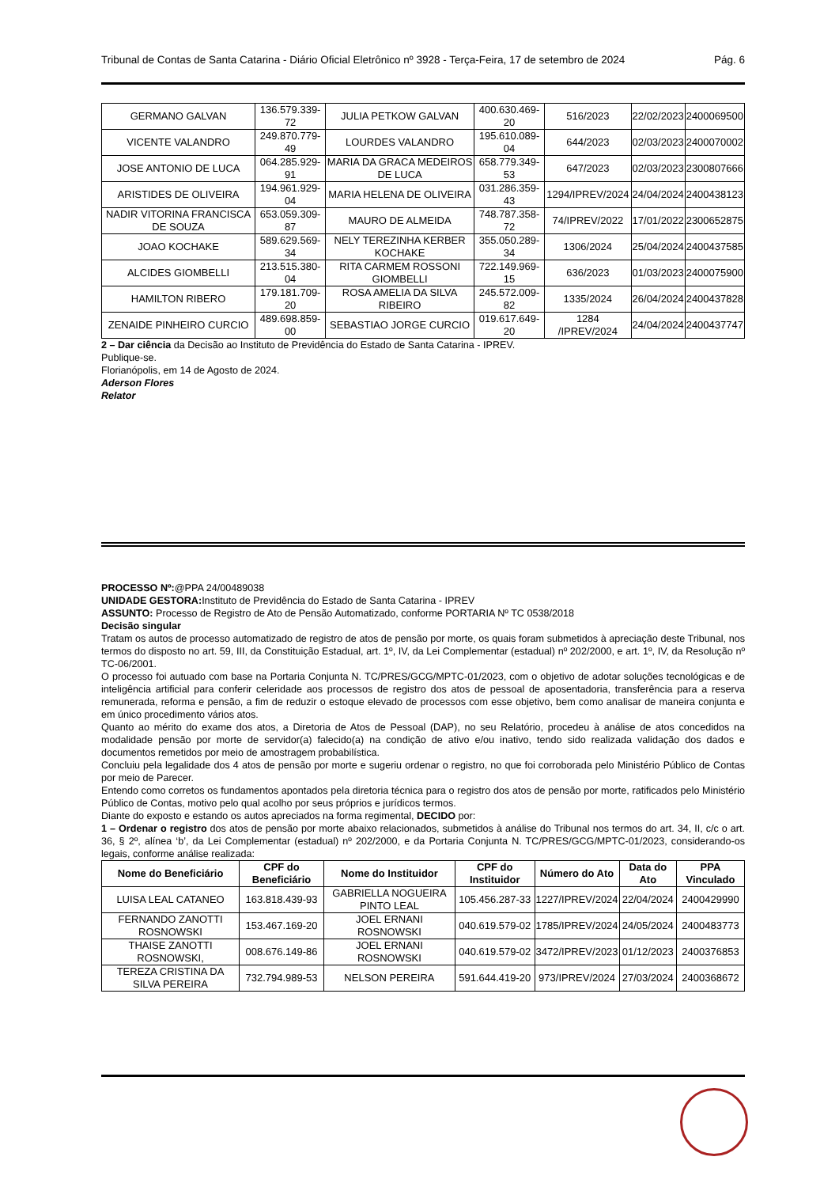Tribunal de Contas de Santa Catarina - Diário Oficial Eletrônico nº 3928 - Terça-Feira, 17 de setembro de 2024 Pág. 6
| GERMANO GALVAN | 136.579.339-72 | JULIA PETKOW GALVAN | 400.630.469-20 | 516/2023 | 22/02/2023 | 2400069500 |
| VICENTE VALANDRO | 249.870.779-49 | LOURDES VALANDRO | 195.610.089-04 | 644/2023 | 02/03/2023 | 2400070002 |
| JOSE ANTONIO DE LUCA | 064.285.929-91 | MARIA DA GRACA MEDEIROS DE LUCA | 658.779.349-53 | 647/2023 | 02/03/2023 | 2300807666 |
| ARISTIDES DE OLIVEIRA | 194.961.929-04 | MARIA HELENA DE OLIVEIRA | 031.286.359-43 | 1294/IPREV/2024 | 24/04/2024 | 2400438123 |
| NADIR VITORINA FRANCISCA DE SOUZA | 653.059.309-87 | MAURO DE ALMEIDA | 748.787.358-72 | 74/IPREV/2022 | 17/01/2022 | 2300652875 |
| JOAO KOCHAKE | 589.629.569-34 | NELY TEREZINHA KERBER KOCHAKE | 355.050.289-34 | 1306/2024 | 25/04/2024 | 2400437585 |
| ALCIDES GIOMBELLI | 213.515.380-04 | RITA CARMEM ROSSONI GIOMBELLI | 722.149.969-15 | 636/2023 | 01/03/2023 | 2400075900 |
| HAMILTON RIBERO | 179.181.709-20 | ROSA AMELIA DA SILVA RIBEIRO | 245.572.009-82 | 1335/2024 | 26/04/2024 | 2400437828 |
| ZENAIDE PINHEIRO CURCIO | 489.698.859-00 | SEBASTIAO JORGE CURCIO | 019.617.649-20 | 1284 /IPREV/2024 | 24/04/2024 | 2400437747 |
2 – Dar ciência da Decisão ao Instituto de Previdência do Estado de Santa Catarina - IPREV.
Publique-se.
Florianópolis, em 14 de Agosto de 2024.
Aderson Flores
Relator
PROCESSO Nº:@PPA 24/00489038
UNIDADE GESTORA: Instituto de Previdência do Estado de Santa Catarina - IPREV
ASSUNTO: Processo de Registro de Ato de Pensão Automatizado, conforme PORTARIA Nº TC 0538/2018
Decisão singular
Tratam os autos de processo automatizado de registro de atos de pensão por morte, os quais foram submetidos à apreciação deste Tribunal, nos termos do disposto no art. 59, III, da Constituição Estadual, art. 1º, IV, da Lei Complementar (estadual) nº 202/2000, e art. 1º, IV, da Resolução nº TC-06/2001.
O processo foi autuado com base na Portaria Conjunta N. TC/PRES/GCG/MPTC-01/2023, com o objetivo de adotar soluções tecnológicas e de inteligência artificial para conferir celeridade aos processos de registro dos atos de pessoal de aposentadoria, transferência para a reserva remunerada, reforma e pensão, a fim de reduzir o estoque elevado de processos com esse objetivo, bem como analisar de maneira conjunta e em único procedimento vários atos.
Quanto ao mérito do exame dos atos, a Diretoria de Atos de Pessoal (DAP), no seu Relatório, procedeu à análise de atos concedidos na modalidade pensão por morte de servidor(a) falecido(a) na condição de ativo e/ou inativo, tendo sido realizada validação dos dados e documentos remetidos por meio de amostragem probabilística.
Concluiu pela legalidade dos 4 atos de pensão por morte e sugeriu ordenar o registro, no que foi corroborada pelo Ministério Público de Contas por meio de Parecer.
Entendo como corretos os fundamentos apontados pela diretoria técnica para o registro dos atos de pensão por morte, ratificados pelo Ministério Público de Contas, motivo pelo qual acolho por seus próprios e jurídicos termos.
Diante do exposto e estando os autos apreciados na forma regimental, DECIDO por:
1 – Ordenar o registro dos atos de pensão por morte abaixo relacionados, submetidos à análise do Tribunal nos termos do art. 34, II, c/c o art. 36, § 2º, alínea ‘b’, da Lei Complementar (estadual) nº 202/2000, e da Portaria Conjunta N. TC/PRES/GCG/MPTC-01/2023, considerando-os legais, conforme análise realizada:
| Nome do Beneficiário | CPF do Beneficiário | Nome do Instituidor | CPF do Instituidor | Número do Ato | Data do Ato | PPA Vinculado |
| --- | --- | --- | --- | --- | --- | --- |
| LUISA LEAL CATANEO | 163.818.439-93 | GABRIELLA NOGUEIRA PINTO LEAL | 105.456.287-33 | 1227/IPREV/2024 | 22/04/2024 | 2400429990 |
| FERNANDO ZANOTTI ROSNOWSKI | 153.467.169-20 | JOEL ERNANI ROSNOWSKI | 040.619.579-02 | 1785/IPREV/2024 | 24/05/2024 | 2400483773 |
| THAISE ZANOTTI ROSNOWSKI, | 008.676.149-86 | JOEL ERNANI ROSNOWSKI | 040.619.579-02 | 3472/IPREV/2023 | 01/12/2023 | 2400376853 |
| TEREZA CRISTINA DA SILVA PEREIRA | 732.794.989-53 | NELSON PEREIRA | 591.644.419-20 | 973/IPREV/2024 | 27/03/2024 | 2400368672 |